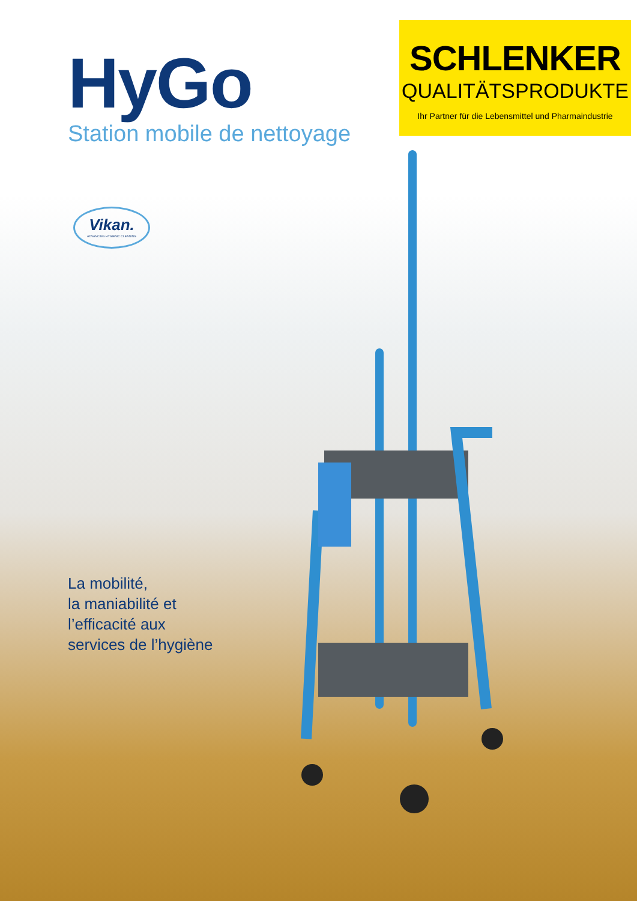HyGo
Station mobile de nettoyage
SCHLENKER
QUALITÄTSPRODUKTE
Ihr Partner für die Lebensmittel und Pharmaindustrie
Vikan.
ADVANCING HYGIENIC CLEANING
La mobilité,
la maniabilité et
l’efficacité aux
services de l’hygiène